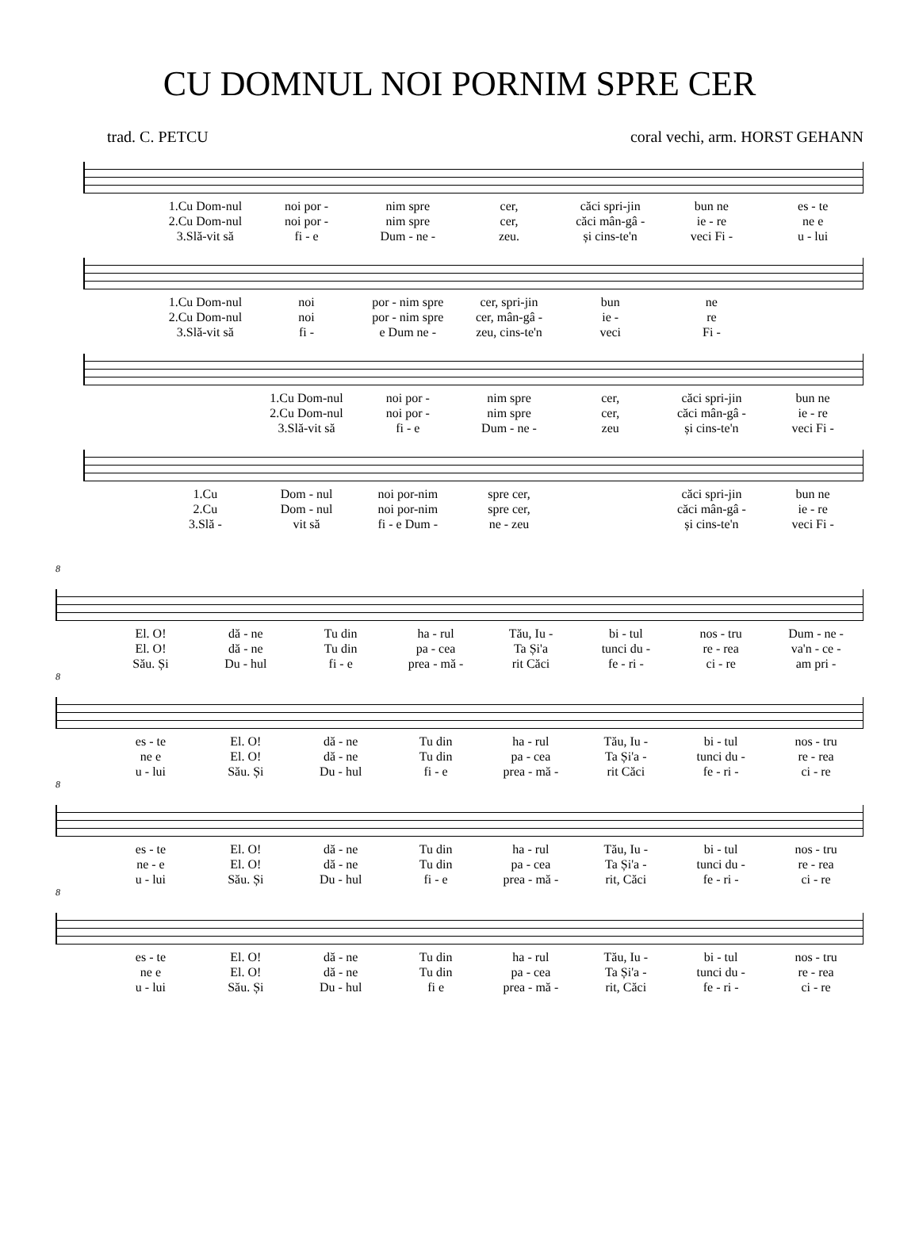CU DOMNUL NOI PORNIM SPRE CER
trad. C. PETCU coral vechi, arm. HORST GEHANN
1.Cu Dom-nul noi por - nim spre cer, căci spri-jin bun ne es - te 2.Cu Dom-nul noi por - nim spre cer, căci mân-gâ - ie - re ne e 3.Slă-vit să fi - e Dum - ne - zeu. și cins-te'n veci Fi - u - lui
1.Cu Dom-nul noi por - nim spre cer, spri-jin bun ne 2.Cu Dom-nul noi por - nim spre cer, mân-gâ - ie - re 3.Slă-vit să fi - e Dum ne - zeu, cins-te'n veci Fi -
1.Cu Dom-nul noi por - nim spre cer, căci spri-jin bun ne 2.Cu Dom-nul noi por - nim spre cer, căci mân-gâ - ie - re 3.Slă-vit să fi - e Dum - ne - zeu și cins-te'n veci Fi -
1.Cu Dom - nul noi por-nim spre cer, căci spri-jin bun ne 2.Cu Dom - nul noi por-nim spre cer, căci mân-gâ - ie - re 3.Slă - vit să fi - e Dum - ne - zeu și cins-te'n veci Fi -
8
El. O! dă - ne Tu din ha - rul Tău, Iu - bi - tul nos - tru Dum - ne - El. O! dă - ne Tu din pa - cea Ta Și'a tunci du - re - rea va'n - ce - Său. Și Du - hul fi - e prea - mă - rit Căci fe - ri - ci - re am pri -
8
es - te El. O! dă - ne Tu din ha - rul Tău, Iu - bi - tul nos - tru ne e El. O! dă - ne Tu din pa - cea Ta Și'a - tunci du - re - rea u - lui Său. Și Du - hul fi - e prea - mă - rit Căci fe - ri - ci - re
8
es - te El. O! dă - ne Tu din ha - rul Tău, Iu - bi - tul nos - tru ne - e El. O! dă - ne Tu din pa - cea Ta Și'a - tunci du - re - rea u - lui Său. Și Du - hul fi - e prea - mă - rit, Căci fe - ri - ci - re
8
es - te El. O! dă - ne Tu din ha - rul Tău, Iu - bi - tul nos - tru ne e El. O! dă - ne Tu din pa - cea Ta Și'a - tunci du - re - rea u - lui Său. Și Du - hul fi e prea - mă - rit, Căci fe - ri - ci - re